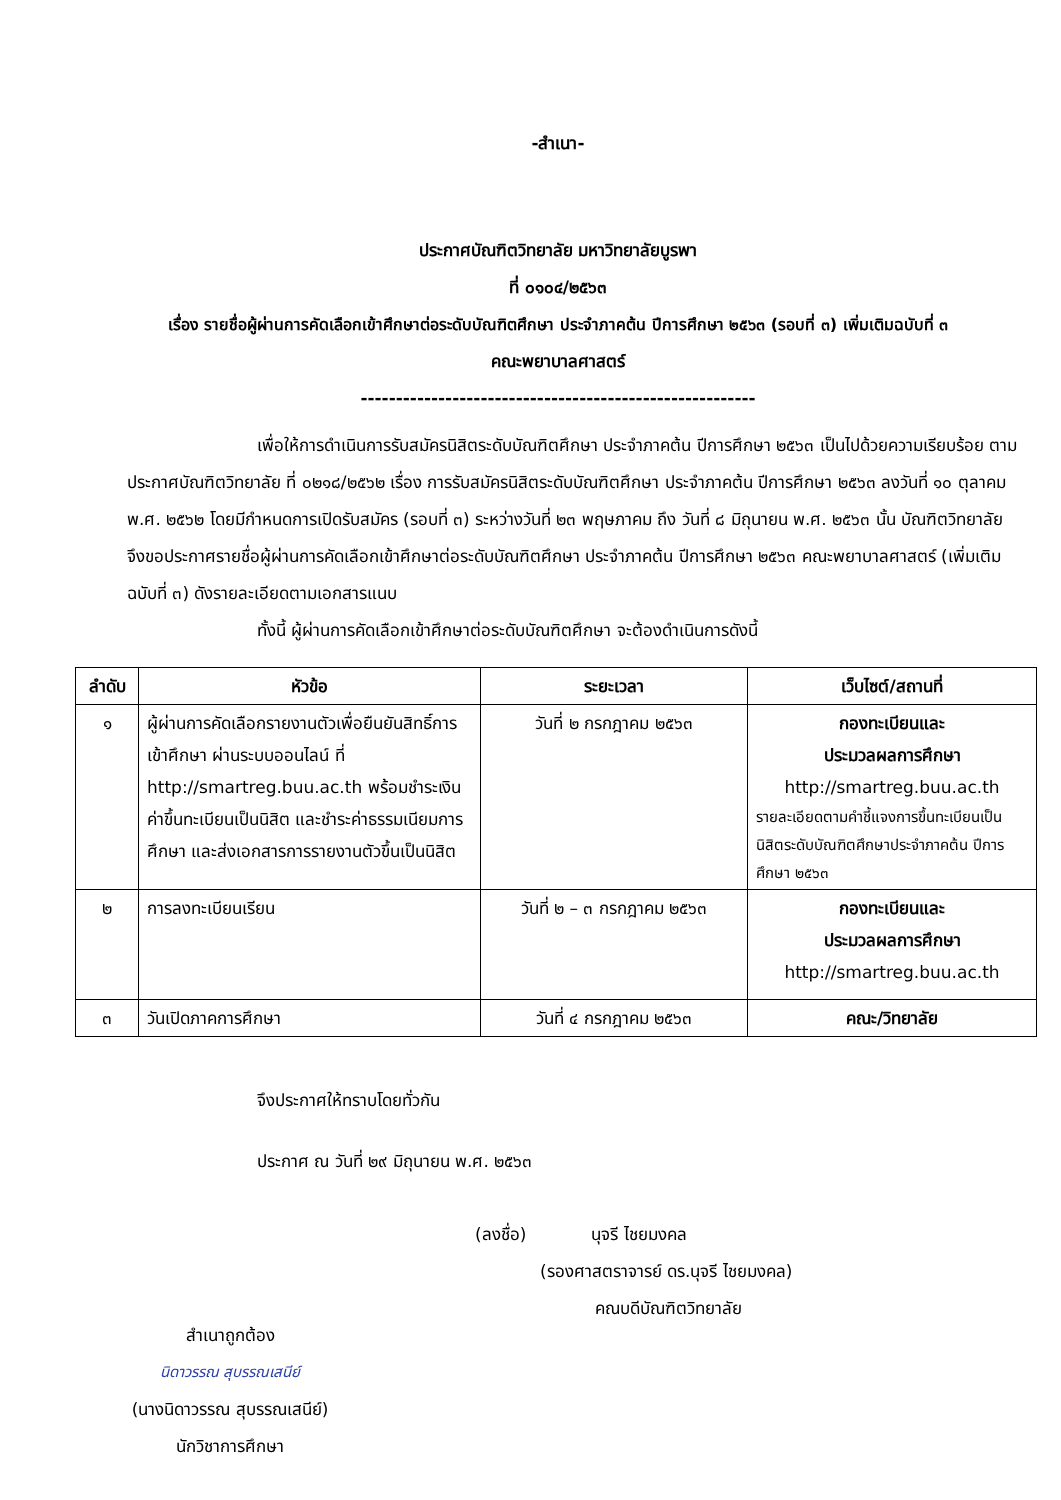-สำเนา-
ประกาศบัณฑิตวิทยาลัย มหาวิทยาลัยบูรพา
ที่ ๐๑๐๔/๒๕๖๓
เรื่อง รายชื่อผู้ผ่านการคัดเลือกเข้าศึกษาต่อระดับบัณฑิตศึกษา ประจำภาคต้น ปีการศึกษา ๒๕๖๓ (รอบที่ ๓) เพิ่มเติมฉบับที่ ๓
คณะพยาบาลศาสตร์
--------------------------------------------------------
เพื่อให้การดำเนินการรับสมัครนิสิตระดับบัณฑิตศึกษา ประจำภาคต้น ปีการศึกษา ๒๕๖๓ เป็นไปด้วยความเรียบร้อย ตามประกาศบัณฑิตวิทยาลัย ที่ ๐๒๑๘/๒๕๖๒ เรื่อง การรับสมัครนิสิตระดับบัณฑิตศึกษา ประจำภาคต้น ปีการศึกษา ๒๕๖๓ ลงวันที่ ๑๐ ตุลาคม พ.ศ. ๒๕๖๒ โดยมีกำหนดการเปิดรับสมัคร (รอบที่ ๓) ระหว่างวันที่ ๒๓ พฤษภาคม ถึง วันที่ ๘ มิถุนายน พ.ศ. ๒๕๖๓ นั้น บัณฑิตวิทยาลัย จึงขอประกาศรายชื่อผู้ผ่านการคัดเลือกเข้าศึกษาต่อระดับบัณฑิตศึกษา ประจำภาคต้น ปีการศึกษา ๒๕๖๓ คณะพยาบาลศาสตร์ (เพิ่มเติมฉบับที่ ๓) ดังรายละเอียดตามเอกสารแนบ
ทั้งนี้ ผู้ผ่านการคัดเลือกเข้าศึกษาต่อระดับบัณฑิตศึกษา จะต้องดำเนินการดังนี้
| ลำดับ | หัวข้อ | ระยะเวลา | เว็บไซต์/สถานที่ |
| --- | --- | --- | --- |
| ๑ | ผู้ผ่านการคัดเลือกรายงานตัวเพื่อยืนยันสิทธิ์การเข้าศึกษา ผ่านระบบออนไลน์ ที่ http://smartreg.buu.ac.th พร้อมชำระเงินค่าขึ้นทะเบียนเป็นนิสิต และชำระค่าธรรมเนียมการศึกษา และส่งเอกสารการรายงานตัวขึ้นเป็นนิสิต | วันที่ ๒ กรกฎาคม ๒๕๖๓ | กองทะเบียนและ ประมวลผลการศึกษา http://smartreg.buu.ac.th รายละเอียดตามคำชี้แจงการขึ้นทะเบียนเป็นนิสิตระดับบัณฑิตศึกษาประจำภาคต้น ปีการศึกษา ๒๕๖๓ |
| ๒ | การลงทะเบียนเรียน | วันที่ ๒ – ๓ กรกฎาคม ๒๕๖๓ | กองทะเบียนและ ประมวลผลการศึกษา http://smartreg.buu.ac.th |
| ๓ | วันเปิดภาคการศึกษา | วันที่ ๔ กรกฎาคม ๒๕๖๓ | คณะ/วิทยาลัย |
จึงประกาศให้ทราบโดยทั่วกัน
ประกาศ ณ วันที่ ๒๙ มิถุนายน พ.ศ. ๒๕๖๓
(ลงชื่อ) นุจรี ไชยมงคล
(รองศาสตราจารย์ ดร.นุจรี ไชยมงคล)
คณบดีบัณฑิตวิทยาลัย
สำเนาถูกต้อง
นิดาวรรณ สุบรรณเสนีย์
(นางนิดาวรรณ สุบรรณเสนีย์)
นักวิชาการศึกษา